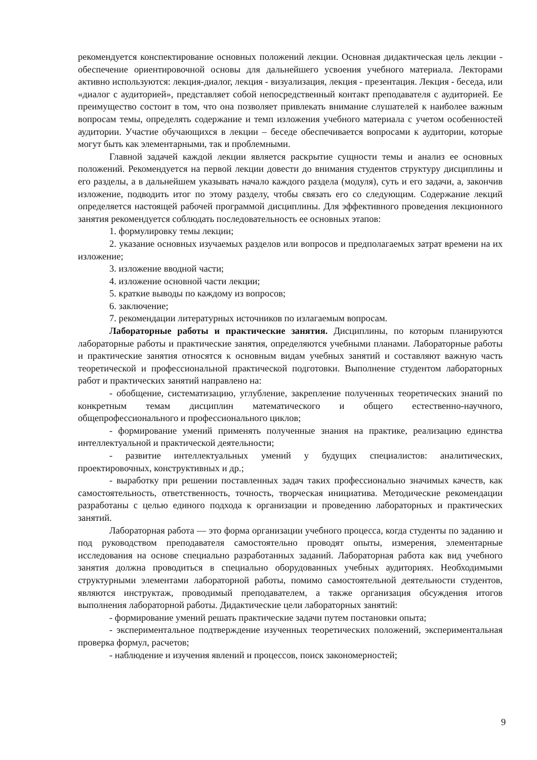рекомендуется конспектирование основных положений лекции. Основная дидактическая цель лекции - обеспечение ориентировочной основы для дальнейшего усвоения учебного материала. Лекторами активно используются: лекция-диалог, лекция - визуализация, лекция - презентация. Лекция - беседа, или «диалог с аудиторией», представляет собой непосредственный контакт преподавателя с аудиторией. Ее преимущество состоит в том, что она позволяет привлекать внимание слушателей к наиболее важным вопросам темы, определять содержание и темп изложения учебного материала с учетом особенностей аудитории. Участие обучающихся в лекции – беседе обеспечивается вопросами к аудитории, которые могут быть как элементарными, так и проблемными.
Главной задачей каждой лекции является раскрытие сущности темы и анализ ее основных положений. Рекомендуется на первой лекции довести до внимания студентов структуру дисциплины и его разделы, а в дальнейшем указывать начало каждого раздела (модуля), суть и его задачи, а, закончив изложение, подводить итог по этому разделу, чтобы связать его со следующим. Содержание лекций определяется настоящей рабочей программой дисциплины. Для эффективного проведения лекционного занятия рекомендуется соблюдать последовательность ее основных этапов:
1. формулировку темы лекции;
2. указание основных изучаемых разделов или вопросов и предполагаемых затрат времени на их изложение;
3. изложение вводной части;
4. изложение основной части лекции;
5. краткие выводы по каждому из вопросов;
6. заключение;
7. рекомендации литературных источников по излагаемым вопросам.
Лабораторные работы и практические занятия. Дисциплины, по которым планируются лабораторные работы и практические занятия, определяются учебными планами. Лабораторные работы и практические занятия относятся к основным видам учебных занятий и составляют важную часть теоретической и профессиональной практической подготовки. Выполнение студентом лабораторных работ и практических занятий направлено на:
- обобщение, систематизацию, углубление, закрепление полученных теоретических знаний по конкретным темам дисциплин математического и общего естественно-научного, общепрофессионального и профессионального циклов;
- формирование умений применять полученные знания на практике, реализацию единства интеллектуальной и практической деятельности;
- развитие интеллектуальных умений у будущих специалистов: аналитических, проектировочных, конструктивных и др.;
- выработку при решении поставленных задач таких профессионально значимых качеств, как самостоятельность, ответственность, точность, творческая инициатива. Методические рекомендации разработаны с целью единого подхода к организации и проведению лабораторных и практических занятий.
Лабораторная работа — это форма организации учебного процесса, когда студенты по заданию и под руководством преподавателя самостоятельно проводят опыты, измерения, элементарные исследования на основе специально разработанных заданий. Лабораторная работа как вид учебного занятия должна проводиться в специально оборудованных учебных аудиториях. Необходимыми структурными элементами лабораторной работы, помимо самостоятельной деятельности студентов, являются инструктаж, проводимый преподавателем, а также организация обсуждения итогов выполнения лабораторной работы. Дидактические цели лабораторных занятий:
- формирование умений решать практические задачи путем постановки опыта;
- экспериментальное подтверждение изученных теоретических положений, экспериментальная проверка формул, расчетов;
- наблюдение и изучения явлений и процессов, поиск закономерностей;
9